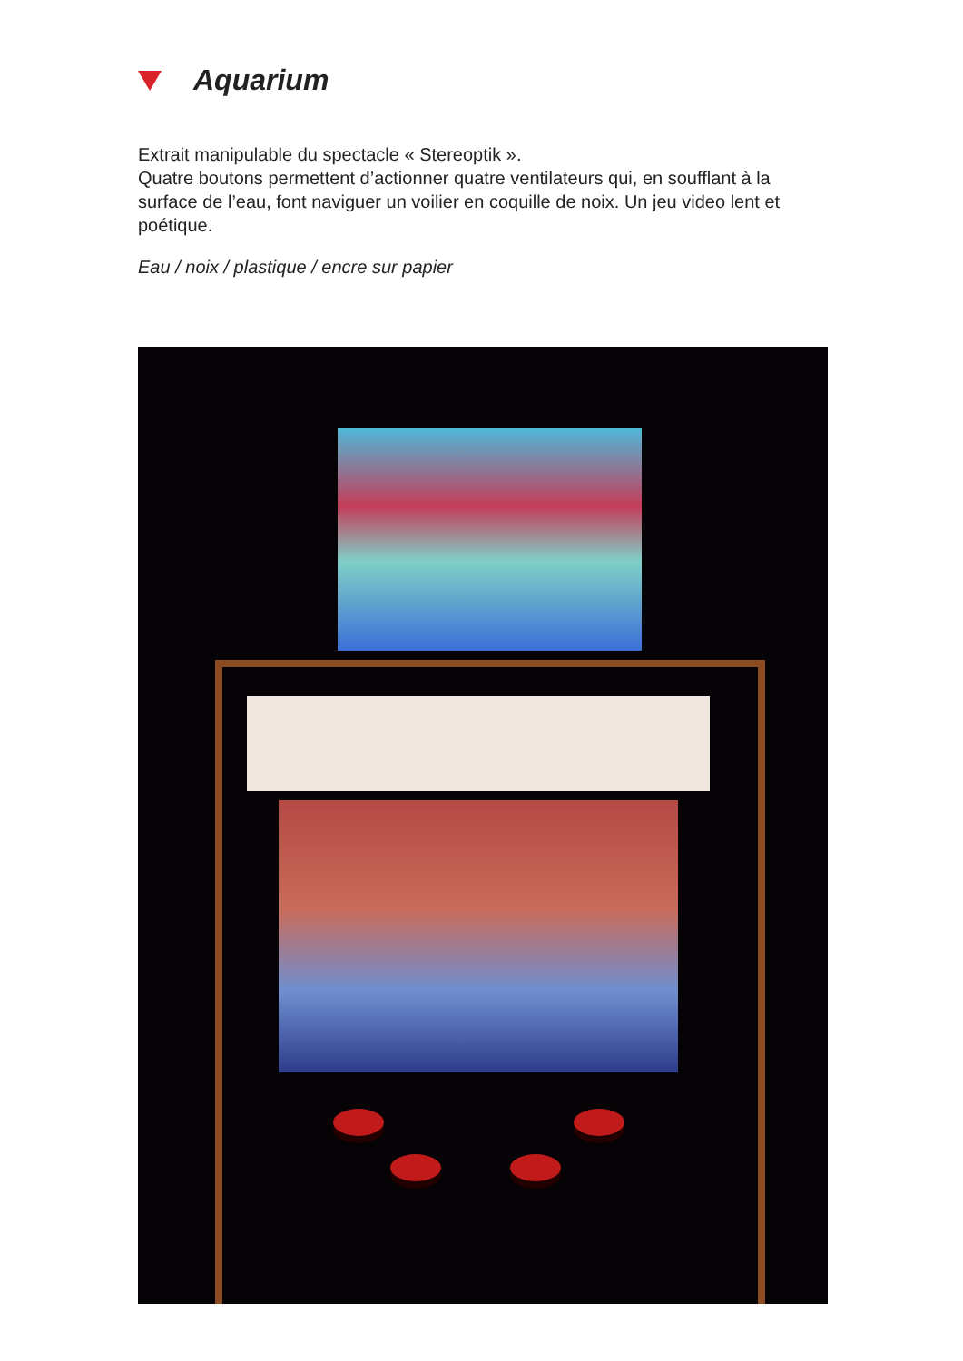Aquarium
Extrait manipulable du spectacle « Stereoptik ».
Quatre boutons permettent d’actionner quatre ventilateurs qui, en soufflant à la surface de l’eau, font naviguer un voilier en coquille de noix. Un jeu video lent et poétique.
Eau / noix / plastique / encre sur papier